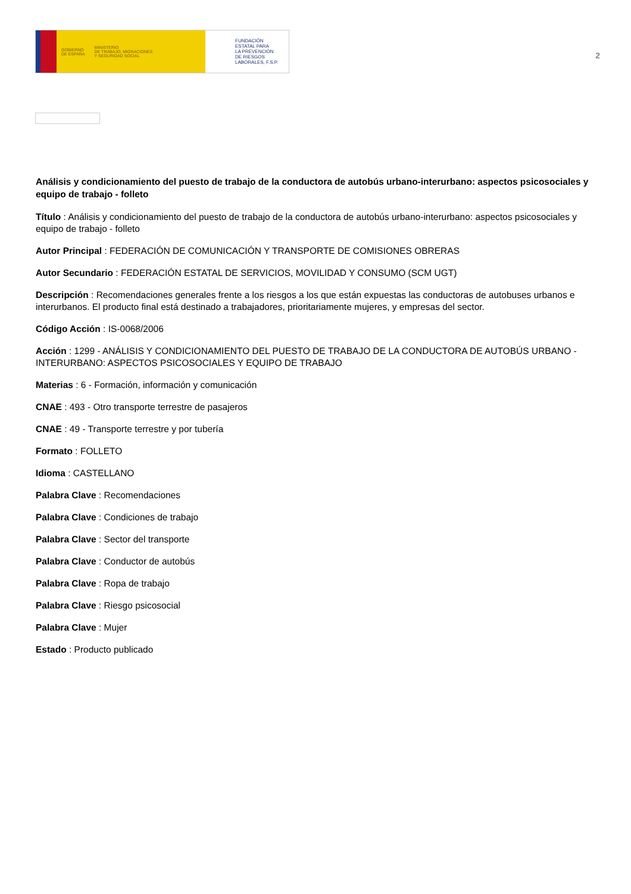GOBIERNO
DE ESPAÑA MINISTERIO
DE TRABAJO, MIGRACIONES
Y SEGURIDAD SOCIAL
FUNDACIÓN
ESTATAL PARA
LA PREVENCIÓN
DE RIESGOS
LABORALES, F.S.P.
2
Análisis y condicionamiento del puesto de trabajo de la conductora de autobús urbano-interurbano: aspectos psicosociales y equipo de trabajo - folleto
Título : Análisis y condicionamiento del puesto de trabajo de la conductora de autobús urbano-interurbano: aspectos psicosociales y equipo de trabajo - folleto
Autor Principal : FEDERACIÓN DE COMUNICACIÓN Y TRANSPORTE DE COMISIONES OBRERAS
Autor Secundario : FEDERACIÓN ESTATAL DE SERVICIOS, MOVILIDAD Y CONSUMO (SCM UGT)
Descripción : Recomendaciones generales frente a los riesgos a los que están expuestas las conductoras de autobuses urbanos e interurbanos. El producto final está destinado a trabajadores, prioritariamente mujeres, y empresas del sector.
Código Acción : IS-0068/2006
Acción : 1299 - ANÁLISIS Y CONDICIONAMIENTO DEL PUESTO DE TRABAJO DE LA CONDUCTORA DE AUTOBÚS URBANO - INTERURBANO: ASPECTOS PSICOSOCIALES Y EQUIPO DE TRABAJO
Materias : 6 - Formación, información y comunicación
CNAE : 493 - Otro transporte terrestre de pasajeros
CNAE : 49 - Transporte terrestre y por tubería
Formato : FOLLETO
Idioma : CASTELLANO
Palabra Clave : Recomendaciones
Palabra Clave : Condiciones de trabajo
Palabra Clave : Sector del transporte
Palabra Clave : Conductor de autobús
Palabra Clave : Ropa de trabajo
Palabra Clave : Riesgo psicosocial
Palabra Clave : Mujer
Estado : Producto publicado